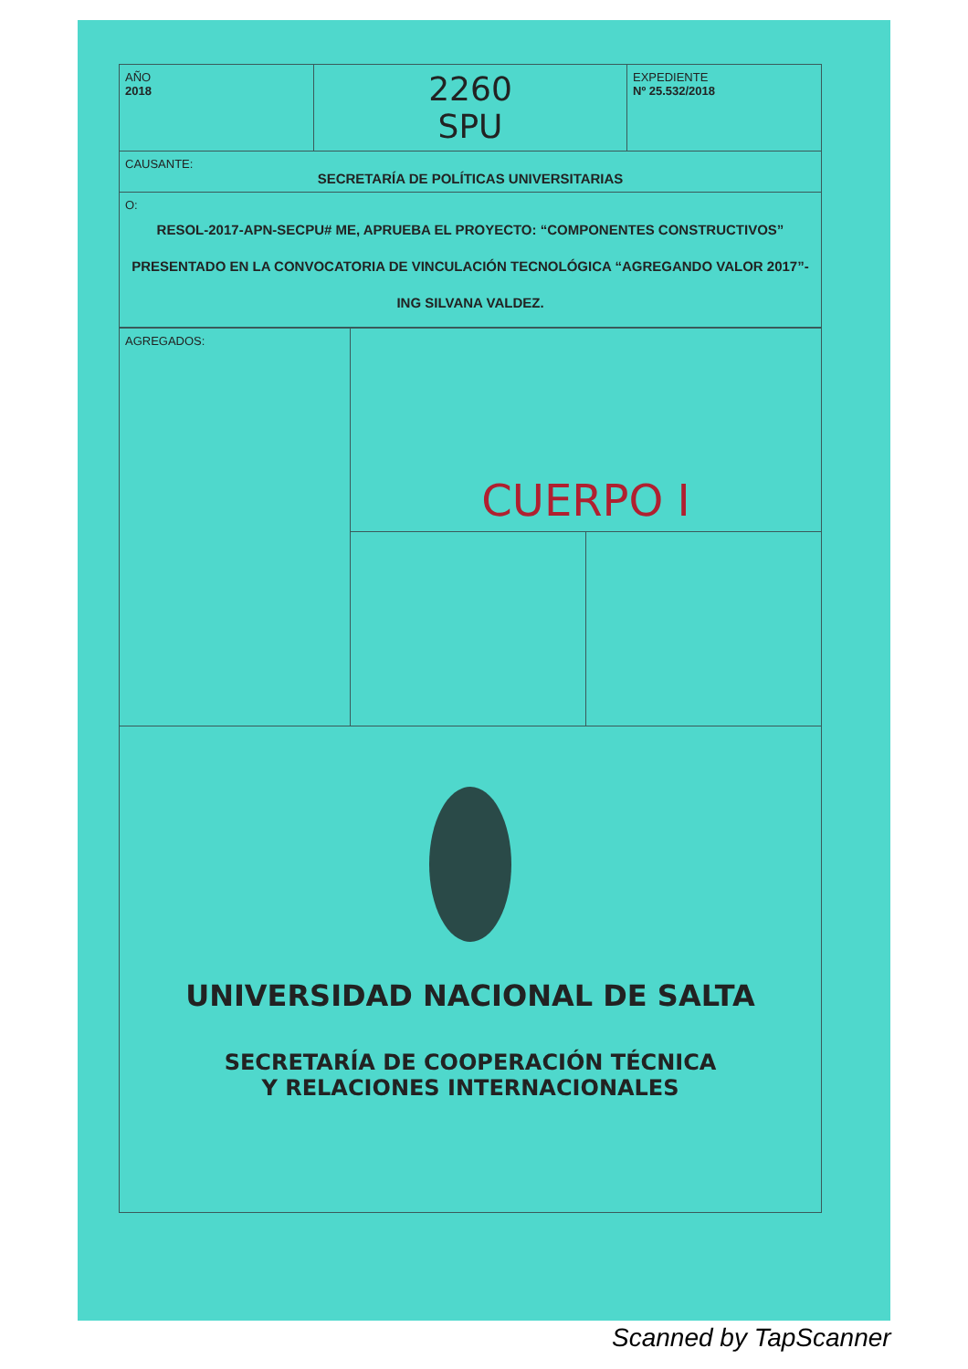| AÑO 2018 | 2260 SPU | EXPEDIENTE Nº 25.532/2018 |
| CAUSANTE: SECRETARÍA DE POLÍTICAS UNIVERSITARIAS | | |
| O: RESOL-2017-APN-SECPU# ME, APRUEBA EL PROYECTO: “COMPONENTES CONSTRUCTIVOS” PRESENTADO EN LA CONVOCATORIA DE VINCULACIÓN TECNOLÓGICA “AGREGANDO VALOR 2017”- ING SILVANA VALDEZ. | | |
| AGREGADOS: | CUERPO I | |
| UNIVERSIDAD NACIONAL DE SALTA SECRETARÍA DE COOPERACIÓN TÉCNICA Y RELACIONES INTERNACIONALES | | |
Scanned by TapScanner